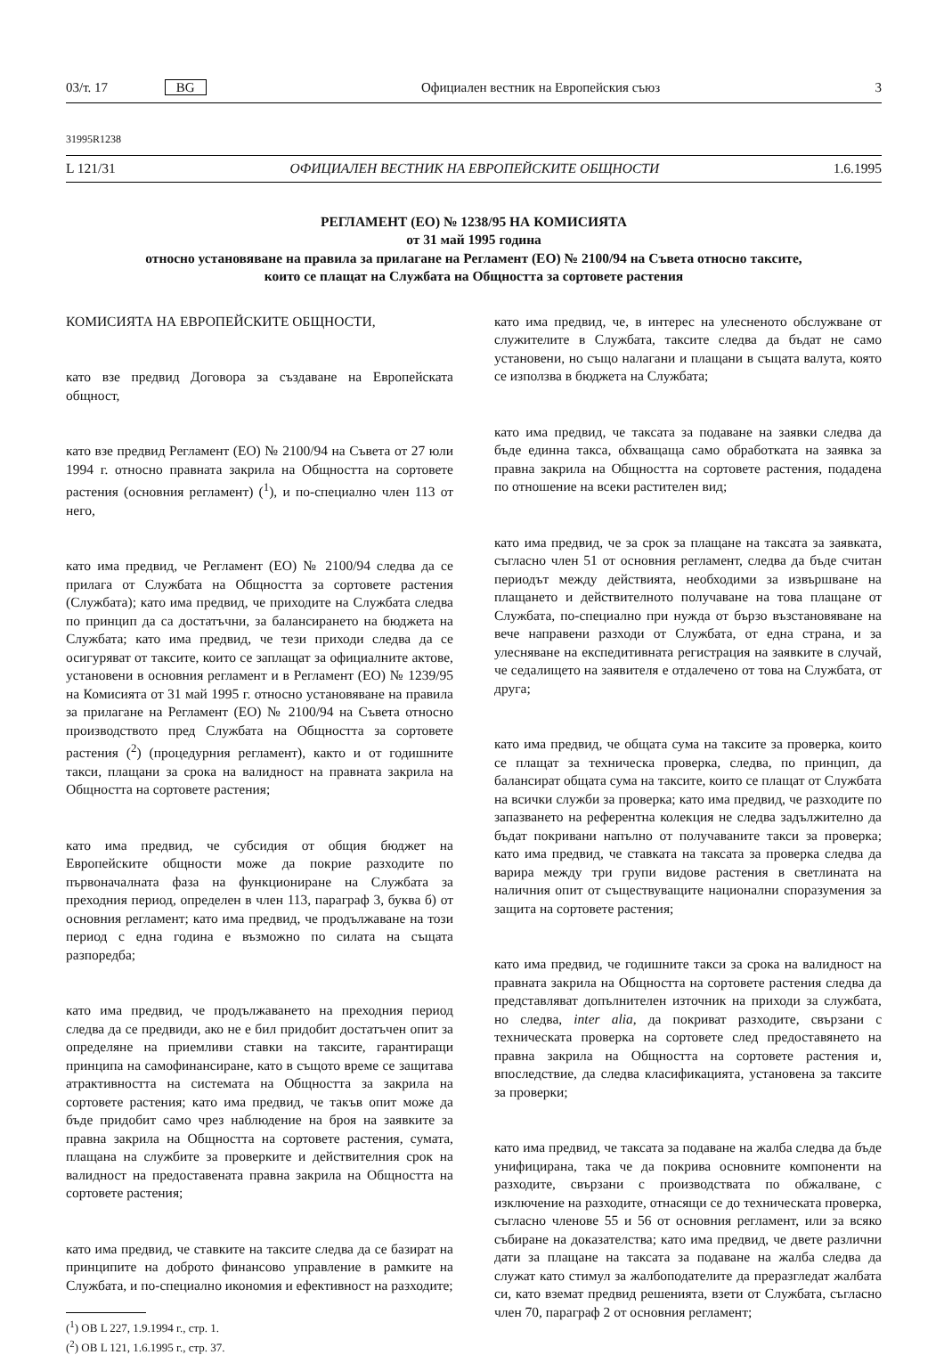03/т. 17 BG Официален вестник на Европейския съюз 3
31995R1238
L 121/31 ОФИЦИАЛЕН ВЕСТНИК НА ЕВРОПЕЙСКИТЕ ОБЩНОСТИ 1.6.1995
РЕГЛАМЕНТ (ЕО) № 1238/95 НА КОМИСИЯТА
от 31 май 1995 година
относно установяване на правила за прилагане на Регламент (ЕО) № 2100/94 на Съвета относно таксите,
които се плащат на Службата на Общността за сортовете растения
КОМИСИЯТА НА ЕВРОПЕЙСКИТЕ ОБЩНОСТИ,
като взе предвид Договора за създаване на Европейската общност,
като взе предвид Регламент (ЕО) № 2100/94 на Съвета от 27 юли 1994 г. относно правната закрила на Общността на сортовете растения (основния регламент) (<sup>1</sup>), и по-специално член 113 от него,
като има предвид, че Регламент (ЕО) № 2100/94 следва да се прилага от Службата на Общността за сортовете растения (Службата); като има предвид, че приходите на Службата следва по принцип да са достатъчни, за балансирането на бюджета на Службата; като има предвид, че тези приходи следва да се осигуряват от таксите, които се заплащат за официалните актове, установени в основния регламент и в Регламент (ЕО) № 1239/95 на Комисията от 31 май 1995 г. относно установяване на правила за прилагане на Регламент (ЕО) № 2100/94 на Съвета относно производството пред Службата на Общността за сортовете растения (<sup>2</sup>) (процедурния регламент), както и от годишните такси, плащани за срока на валидност на правната закрила на Общността на сортовете растения;
като има предвид, че субсидия от общия бюджет на Европейските общности може да покрие разходите по първоначалната фаза на функциониране на Службата за преходния период, определен в член 113, параграф 3, буква б) от основния регламент; като има предвид, че продължаване на този период с една година е възможно по силата на същата разпоредба;
като има предвид, че продължаването на преходния период следва да се предвиди, ако не е бил придобит достатъчен опит за определяне на приемливи ставки на таксите, гарантиращи принципа на самофинансиране, като в същото време се защитава атрактивността на системата на Общността за закрила на сортовете растения; като има предвид, че такъв опит може да бъде придобит само чрез наблюдение на броя на заявките за правна закрила на Общността на сортовете растения, сумата, плащана на службите за проверките и действителния срок на валидност на предоставената правна закрила на Общността на сортовете растения;
като има предвид, че ставките на таксите следва да се базират на принципите на доброто финансово управление в рамките на Службата, и по-специално икономия и ефективност на разходите;
(<sup>1</sup>) ОВ L 227, 1.9.1994 г., стр. 1.
(<sup>2</sup>) ОВ L 121, 1.6.1995 г., стр. 37.
като има предвид, че, в интерес на улесненото обслужване от служителите в Службата, таксите следва да бъдат не само установени, но също налагани и плащани в същата валута, която се използва в бюджета на Службата;
като има предвид, че таксата за подаване на заявки следва да бъде единна такса, обхващаща само обработката на заявка за правна закрила на Общността на сортовете растения, подадена по отношение на всеки растителен вид;
като има предвид, че за срок за плащане на таксата за заявката, съгласно член 51 от основния регламент, следва да бъде считан периодът между действията, необходими за извършване на плащането и действителното получаване на това плащане от Службата, по-специално при нужда от бързо възстановяване на вече направени разходи от Службата, от една страна, и за улесняване на експедитивната регистрация на заявките в случай, че седалището на заявителя е отдалечено от това на Службата, от друга;
като има предвид, че общата сума на таксите за проверка, които се плащат за техническа проверка, следва, по принцип, да балансират общата сума на таксите, които се плащат от Службата на всички служби за проверка; като има предвид, че разходите по запазването на референтна колекция не следва задължително да бъдат покривани напълно от получаваните такси за проверка; като има предвид, че ставката на таксата за проверка следва да варира между три групи видове растения в светлината на наличния опит от съществуващите национални споразумения за защита на сортовете растения;
като има предвид, че годишните такси за срока на валидност на правната закрила на Общността на сортовете растения следва да представляват допълнителен източник на приходи за службата, но следва, inter alia, да покриват разходите, свързани с техническата проверка на сортовете след предоставянето на правна закрила на Общността на сортовете растения и, впоследствие, да следва класификацията, установена за таксите за проверки;
като има предвид, че таксата за подаване на жалба следва да бъде унифицирана, така че да покрива основните компоненти на разходите, свързани с производствата по обжалване, с изключение на разходите, отнасящи се до техническата проверка, съгласно членове 55 и 56 от основния регламент, или за всяко събиране на доказателства; като има предвид, че двете различни дати за плащане на таксата за подаване на жалба следва да служат като стимул за жалбоподателите да преразгледат жалбата си, като вземат предвид решенията, взети от Службата, съгласно член 70, параграф 2 от основния регламент;